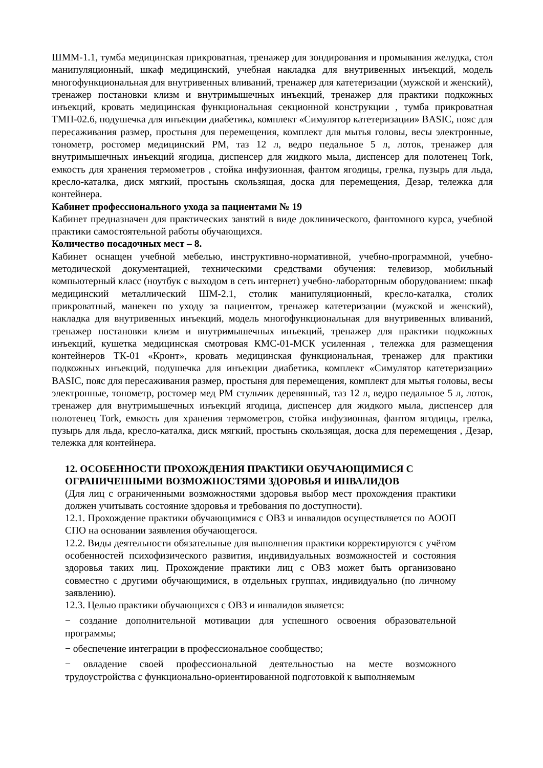ШММ-1.1, тумба медицинская прикроватная, тренажер для зондирования и промывания желудка, стол манипуляционный, шкаф медицинский, учебная накладка для внутривенных инъекций, модель многофункциональная для внутривенных вливаний, тренажер для катетеризации (мужской и женский), тренажер постановки клизм и внутримышечных инъекций, тренажер для практики подкожных инъекций, кровать медицинская функциональная секционной конструкции , тумба прикроватная ТМП-02.6, подушечка для инъекции диабетика, комплект «Симулятор катетеризации» BASIC, пояс для пересаживания размер, простыня для перемещения, комплект для мытья головы, весы электронные, тонометр, ростомер медицинский РМ, таз 12 л, ведро педальное 5 л, лоток, тренажер для внутримышечных инъекций ягодица, диспенсер для жидкого мыла, диспенсер для полотенец Tork, емкость для хранения термометров , стойка инфузионная, фантом ягодицы, грелка, пузырь для льда, кресло-каталка, диск мягкий, простынь скользящая, доска для перемещения, Дезар, тележка для контейнера.
Кабинет профессионального ухода за пациентами № 19
Кабинет предназначен для практических занятий в виде доклинического, фантомного курса, учебной практики самостоятельной работы обучающихся.
Количество посадочных мест – 8.
Кабинет оснащен учебной мебелью, инструктивно-нормативной, учебно-программной, учебно-методической документацией, техническими средствами обучения: телевизор, мобильный компьютерный класс (ноутбук с выходом в сеть интернет) учебно-лабораторным оборудованием: шкаф медицинский металлический ШМ-2.1, столик манипуляционный, кресло-каталка, столик прикроватный, манекен по уходу за пациентом, тренажер катетеризации (мужской и женский), накладка для внутривенных инъекций, модель многофункциональная для внутривенных вливаний, тренажер постановки клизм и внутримышечных инъекций, тренажер для практики подкожных инъекций, кушетка медицинская смотровая КМС-01-МСК усиленная , тележка для размещения контейнеров ТК-01 «Кронт», кровать медицинская функциональная, тренажер для практики подкожных инъекций, подушечка для инъекции диабетика, комплект «Симулятор катетеризации» BASIC, пояс для пересаживания размер, простыня для перемещения, комплект для мытья головы, весы электронные, тонометр, ростомер мед РМ стульчик деревянный, таз 12 л, ведро педальное 5 л, лоток, тренажер для внутримышечных инъекций ягодица, диспенсер для жидкого мыла, диспенсер для полотенец Tork, емкость для хранения термометров, стойка инфузионная, фантом ягодицы, грелка, пузырь для льда, кресло-каталка, диск мягкий, простынь скользящая, доска для перемещения , Дезар, тележка для контейнера.
12. ОСОБЕННОСТИ ПРОХОЖДЕНИЯ ПРАКТИКИ ОБУЧАЮЩИМИСЯ С ОГРАНИЧЕННЫМИ ВОЗМОЖНОСТЯМИ ЗДОРОВЬЯ И ИНВАЛИДОВ
(Для лиц с ограниченными возможностями здоровья выбор мест прохождения практики должен учитывать состояние здоровья и требования по доступности).
12.1. Прохождение практики обучающимися с ОВЗ и инвалидов осуществляется по АООП СПО на основании заявления обучающегося.
12.2. Виды деятельности обязательные для выполнения практики корректируются с учётом особенностей психофизического развития, индивидуальных возможностей и состояния здоровья таких лиц. Прохождение практики лиц с ОВЗ может быть организовано совместно с другими обучающимися, в отдельных группах, индивидуально (по личному заявлению).
12.3. Целью практики обучающихся с ОВЗ и инвалидов является:
− создание дополнительной мотивации для успешного освоения образовательной программы;
− обеспечение интеграции в профессиональное сообщество;
− овладение своей профессиональной деятельностью на месте возможного трудоустройства с функционально-ориентированной подготовкой к выполняемым